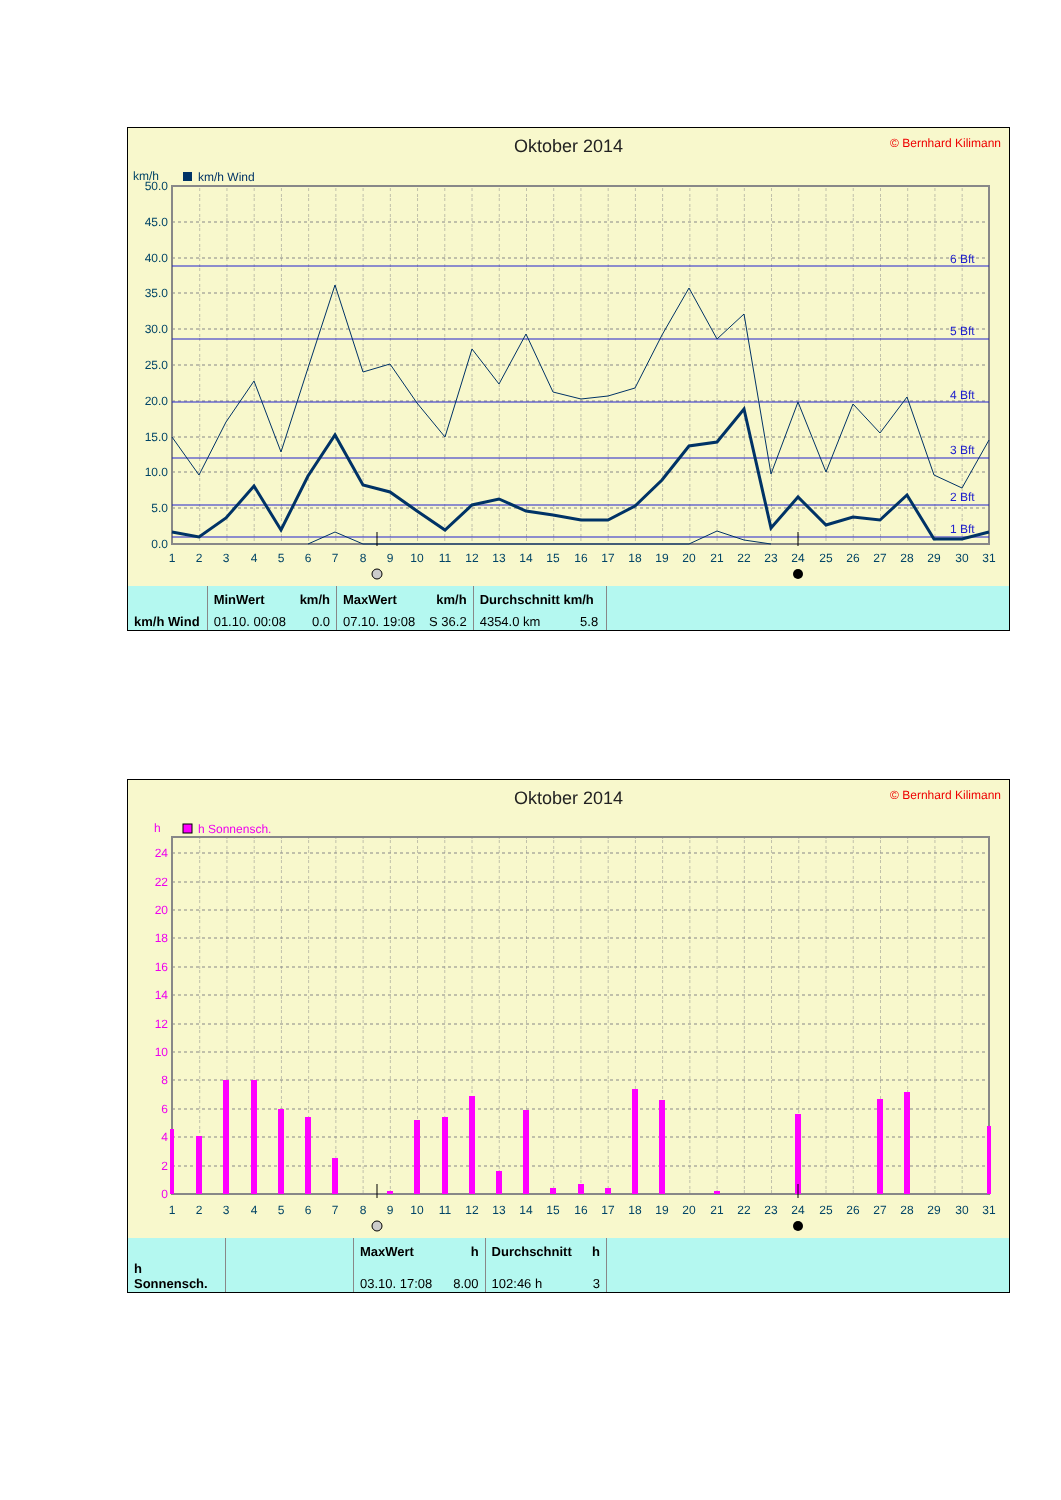© Bernhard Kilimann
Oktober 2014
km/h
km/h Wind
0.0
5.0
10.0
15.0
20.0
25.0
30.0
35.0
40.0
45.0
50.0
6 Bft
5 Bft
4 Bft
3 Bft
2 Bft
1 Bft
1
2
3
4
5
6
7
8
9
10
11
12
13
14
15
16
17
18
19
20
21
22
23
24
25
26
27
28
29
30
31
| | MinWert | km/h | MaxWert | km/h | Durchschnitt km/h | |
| km/h Wind | 01.10. 00:08 | 0.0 | 07.10. 19:08 | S 36.2 | 4354.0 km 5.8 | |
© Bernhard Kilimann
Oktober 2014
h
h Sonnensch.
0
2
4
6
8
10
12
14
16
18
20
22
24
1
2
3
4
5
6
7
8
9
10
11
12
13
14
15
16
17
18
19
20
21
22
23
24
25
26
27
28
29
30
31
| | | MaxWert | h | Durchschnitt | h | |
| h Sonnensch. | | 03.10. 17:08 | 8.00 | 102:46 h | 3 | |